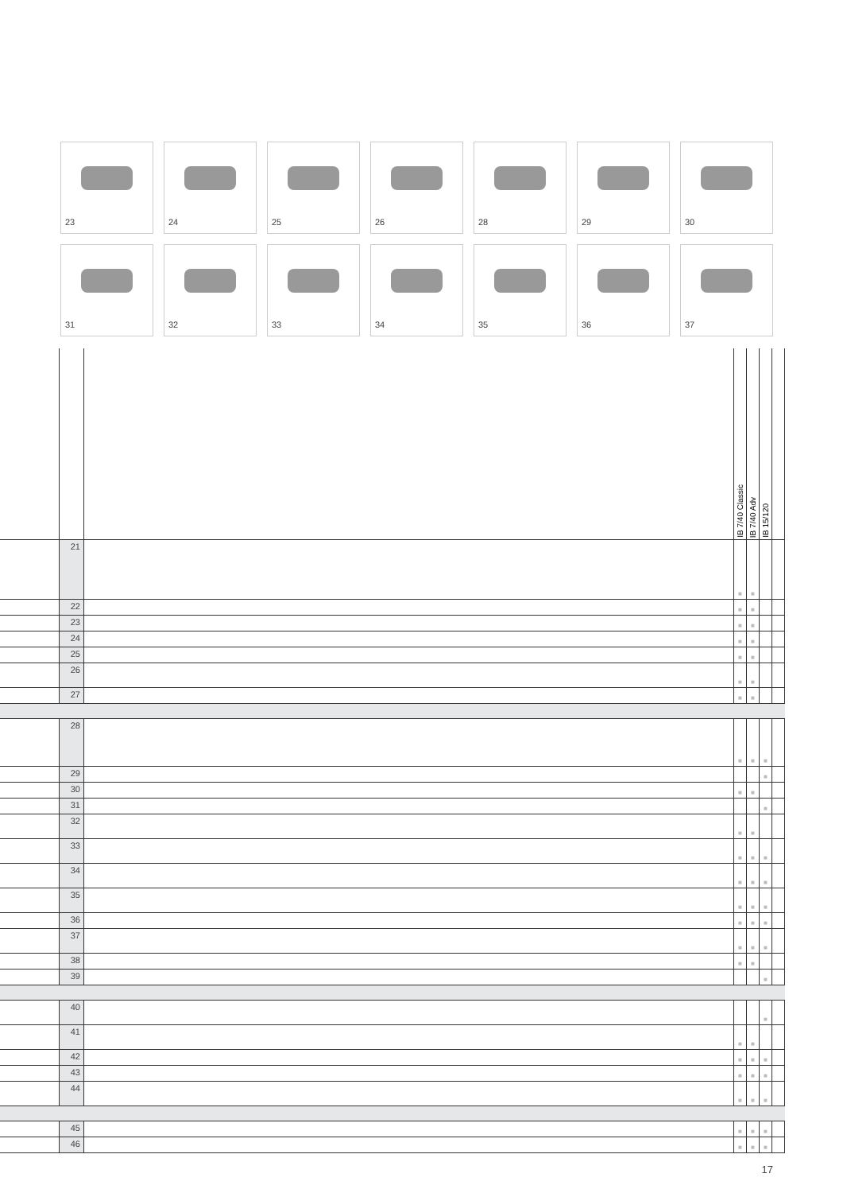23
24
25
26
28
29
30
31
32
33
34
35
36
37
| | | | IB 7/40 Classic | IB 7/40 Adv | IB 15/120 | |
| --- | --- | --- | --- | --- | --- | --- |
| | 21 | | ■ | ■ | | |
| | 22 | | ■ | ■ | | |
| | 23 | | ■ | ■ | | |
| | 24 | | ■ | ■ | | |
| | 25 | | ■ | ■ | | |
| | 26 | | ■ | ■ | | |
| | 27 | | ■ | ■ | | |
| | 28 | | ■ | ■ | ■ | |
| | 29 | | | | ■ | |
| | 30 | | ■ | ■ | | |
| | 31 | | | | ■ | |
| | 32 | | ■ | ■ | | |
| | 33 | | ■ | ■ | ■ | |
| | 34 | | ■ | ■ | ■ | |
| | 35 | | ■ | ■ | ■ | |
| | 36 | | ■ | ■ | ■ | |
| | 37 | | ■ | ■ | ■ | |
| | 38 | | ■ | ■ | | |
| | 39 | | | | ■ | |
| | 40 | | | | ■ | |
| | 41 | | ■ | ■ | | |
| | 42 | | ■ | ■ | ■ | |
| | 43 | | ■ | ■ | ■ | |
| | 44 | | ■ | ■ | ■ | |
| | 45 | | ■ | ■ | ■ | |
| | 46 | | ■ | ■ | ■ | |
17